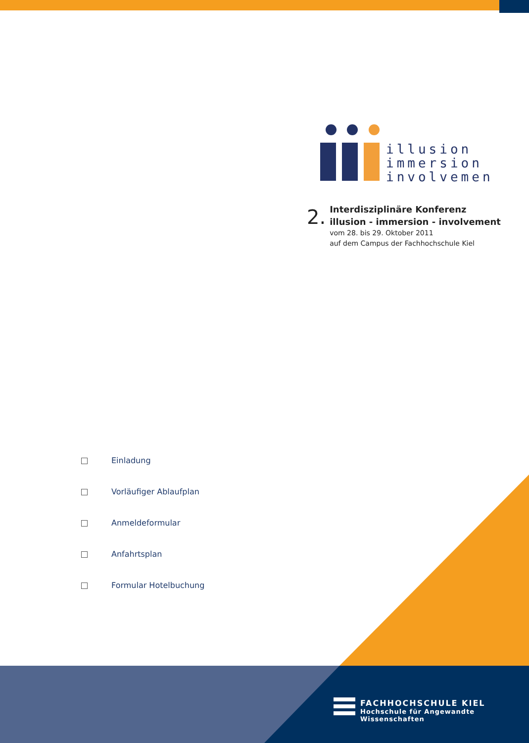illusion
immersion
involvement
2.
Interdisziplinäre Konferenz
illusion - immersion - involvement
vom 28. bis 29. Oktober 2011
auf dem Campus der Fachhochschule Kiel
Einladung
Vorläufiger Ablaufplan
Anmeldeformular
Anfahrtsplan
Formular Hotelbuchung
FACHHOCHSCHULE KIEL
Hochschule für Angewandte Wissenschaften